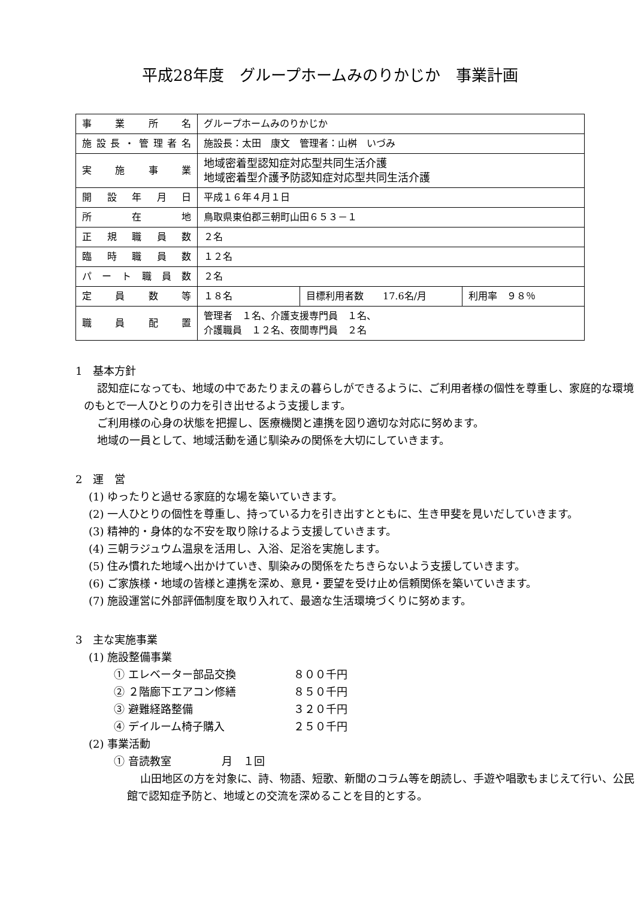平成28年度　グループホームみのりかじか　事業計画
| 事業所名 | グループホームみのりかじか | | |
| 施設長・管理者名 | 施設長：太田 康文 管理者：山桝 いづみ | | |
| 実施事業 | 地域密着型認知症対応型共同生活介護 地域密着型介護予防認知症対応型共同生活介護 | | |
| 開設年月日 | 平成１６年４月１日 | | |
| 所在地 | 鳥取県東伯郡三朝町山田６５３－１ | | |
| 正規職員数 | ２名 | | |
| 臨時職員数 | １２名 | | |
| パート職員数 | ２名 | | |
| 定員数等 | １８名 | 目標利用者数 17.6名/月 | 利用率 ９８％ |
| 職員配置 | 管理者 １名、介護支援専門員 １名、 介護職員 １２名、夜間専門員 ２名 | | |
1　基本方針
認知症になっても、地域の中であたりまえの暮らしができるように、ご利用者様の個性を尊重し、家庭的な環境のもとで一人ひとりの力を引き出せるよう支援します。
ご利用様の心身の状態を把握し、医療機関と連携を図り適切な対応に努めます。
地域の一員として、地域活動を通じ馴染みの関係を大切にしていきます。
2　運　営
(1) ゆったりと過せる家庭的な場を築いていきます。
(2) 一人ひとりの個性を尊重し、持っている力を引き出すとともに、生き甲斐を見いだしていきます。
(3) 精神的・身体的な不安を取り除けるよう支援していきます。
(4) 三朝ラジュウム温泉を活用し、入浴、足浴を実施します。
(5) 住み慣れた地域へ出かけていき、馴染みの関係をたちきらないよう支援していきます。
(6) ご家族様・地域の皆様と連携を深め、意見・要望を受け止め信頼関係を築いていきます。
(7) 施設運営に外部評価制度を取り入れて、最適な生活環境づくりに努めます。
3　主な実施事業
(1) 施設整備事業
① エレベーター部品交換 ８００千円
② ２階廊下エアコン修繕 ８５０千円
③ 避難経路整備 ３２０千円
④ デイルーム椅子購入 ２５０千円
(2) 事業活動
① 音読教室 月　１回
山田地区の方を対象に、詩、物語、短歌、新聞のコラム等を朗読し、手遊や唱歌もまじえて行い、公民館で認知症予防と、地域との交流を深めることを目的とする。